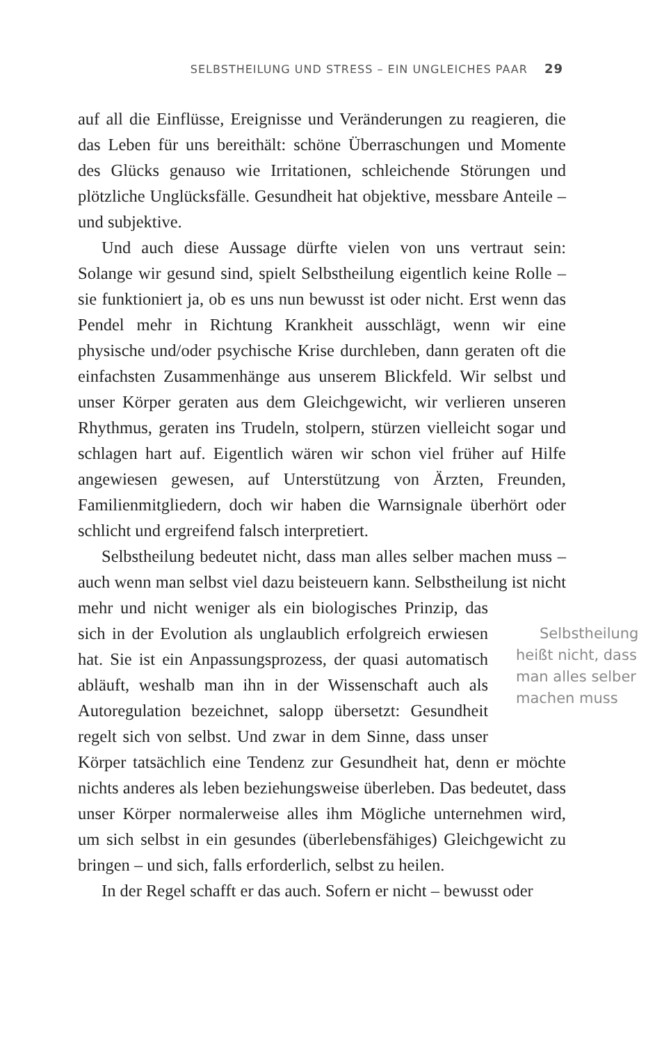SELBSTHEILUNG UND STRESS – EIN UNGLEICHES PAAR 29
auf all die Einflüsse, Ereignisse und Veränderungen zu reagieren, die das Leben für uns bereithält: schöne Überraschungen und Momente des Glücks genauso wie Irritationen, schleichende Störungen und plötzliche Unglücksfälle. Gesundheit hat objektive, messbare Anteile – und subjektive.
Und auch diese Aussage dürfte vielen von uns vertraut sein: Solange wir gesund sind, spielt Selbstheilung eigentlich keine Rolle – sie funktioniert ja, ob es uns nun bewusst ist oder nicht. Erst wenn das Pendel mehr in Richtung Krankheit ausschlägt, wenn wir eine physische und/oder psychische Krise durchleben, dann geraten oft die einfachsten Zusammenhänge aus unserem Blickfeld. Wir selbst und unser Körper geraten aus dem Gleichgewicht, wir verlieren unseren Rhythmus, geraten ins Trudeln, stolpern, stürzen vielleicht sogar und schlagen hart auf. Eigentlich wären wir schon viel früher auf Hilfe angewiesen gewesen, auf Unterstützung von Ärzten, Freunden, Familienmitgliedern, doch wir haben die Warnsignale überhört oder schlicht und ergreifend falsch interpretiert.
Selbstheilung bedeutet nicht, dass man alles selber machen muss – auch wenn man selbst viel dazu beisteuern kann. Selbstheilung ist nicht mehr und nicht weniger als ein biologisches Prinzip, Selbstheilung heißt nicht, dass man alles selber machen muss das sich in der Evolution als unglaublich erfolgreich erwiesen hat. Sie ist ein Anpassungsprozess, der quasi automatisch abläuft, weshalb man ihn in der Wissenschaft auch als Autoregulation bezeichnet, salopp übersetzt: Gesundheit regelt sich von selbst. Und zwar in dem Sinne, dass unser Körper tatsächlich eine Tendenz zur Gesundheit hat, denn er möchte nichts anderes als leben beziehungsweise überleben. Das bedeutet, dass unser Körper normalerweise alles ihm Mögliche unternehmen wird, um sich selbst in ein gesundes (überlebensfähiges) Gleichgewicht zu bringen – und sich, falls erforderlich, selbst zu heilen.
In der Regel schafft er das auch. Sofern er nicht – bewusst oder